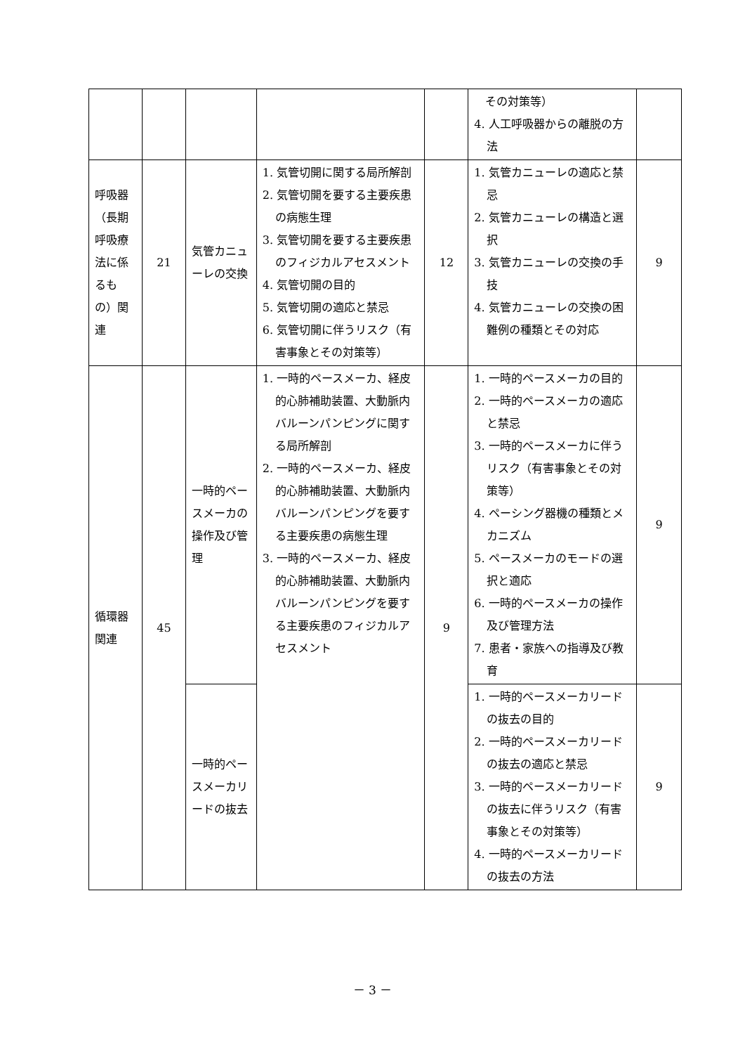| | | | | | その対策等） 4. 人工呼吸器からの離脱の方法 | |
| 呼吸器（長期呼吸療法に係るもの）関連 | 21 | 気管カニューレの交換 | 1. 気管切開に関する局所解剖 2. 気管切開を要する主要疾患の病態生理 3. 気管切開を要する主要疾患のフィジカルアセスメント 4. 気管切開の目的 5. 気管切開の適応と禁忌 6. 気管切開に伴うリスク（有害事象とその対策等） | 12 | 1. 気管カニューレの適応と禁忌 2. 気管カニューレの構造と選択 3. 気管カニューレの交換の手技 4. 気管カニューレの交換の困難例の種類とその対応 | 9 |
| 循環器関連 | 45 | 一時的ペースメーカの操作及び管理 | 1. 一時的ペースメーカ、経皮的心肺補助装置、大動脈内バルーンパンピングに関する局所解剖 2. 一時的ペースメーカ、経皮的心肺補助装置、大動脈内バルーンパンピングを要する主要疾患の病態生理 3. 一時的ペースメーカ、経皮的心肺補助装置、大動脈内バルーンパンピングを要する主要疾患のフィジカルアセスメント | 9 | 1. 一時的ペースメーカの目的 2. 一時的ペースメーカの適応と禁忌 3. 一時的ペースメーカに伴うリスク（有害事象とその対策等） 4. ペーシング器機の種類とメカニズム 5. ペースメーカのモードの選択と適応 6. 一時的ペースメーカの操作及び管理方法 7. 患者・家族への指導及び教育 | 9 |
| | | 一時的ペースメーカリードの抜去 | | | 1. 一時的ペースメーカリードの抜去の目的 2. 一時的ペースメーカリードの抜去の適応と禁忌 3. 一時的ペースメーカリードの抜去に伴うリスク（有害事象とその対策等） 4. 一時的ペースメーカリードの抜去の方法 | 9 |
－ 3 －